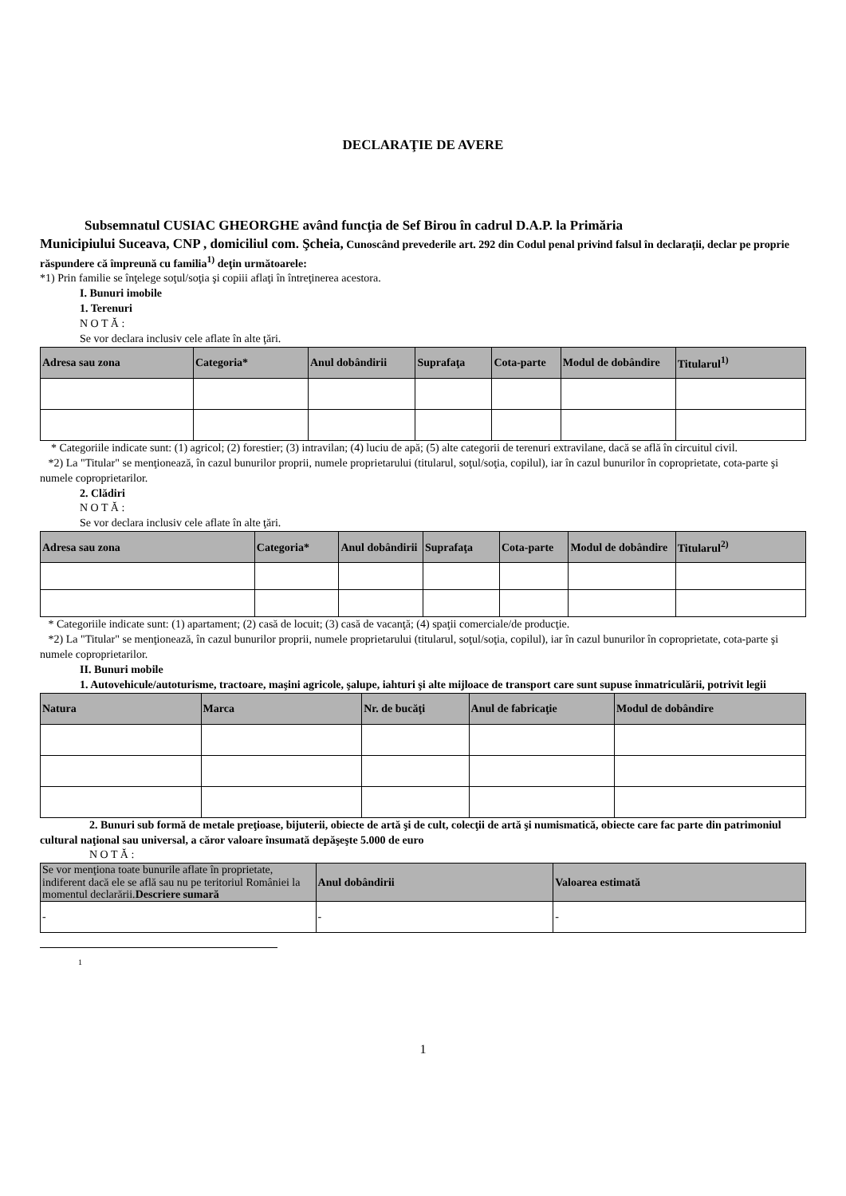DECLARAŢIE DE AVERE
Subsemnatul CUSIAC GHEORGHE având funcţia de Sef Birou în cadrul D.A.P. la Primăria
Municipiului Suceava, CNP , domiciliul com. Şcheia, Cunoscând prevederile art. 292 din Codul penal privind falsul în declaraţii, declar pe proprie răspundere că împreună cu familia<sup>1)</sup> deţin următoarele:
*1) Prin familie se înţelege soţul/soţia şi copiii aflaţi în întreţinerea acestora.
I. Bunuri imobile
1. Terenuri
N O T Ă :
Se vor declara inclusiv cele aflate în alte ţări.
| Adresa sau zona | Categoria* | Anul dobândirii | Suprafaţa | Cota-parte | Modul de dobândire | Titularul<sup>1)</sup> |
| --- | --- | --- | --- | --- | --- | --- |
* Categoriile indicate sunt: (1) agricol; (2) forestier; (3) intravilan; (4) luciu de apă; (5) alte categorii de terenuri extravilane, dacă se află în circuitul civil.
*2) La "Titular" se menţionează, în cazul bunurilor proprii, numele proprietarului (titularul, soţul/soţia, copilul), iar în cazul bunurilor în coproprietate, cota-parte şi numele coproprietarilor.
2. Clădiri
N O T Ă :
Se vor declara inclusiv cele aflate în alte ţări.
| Adresa sau zona | Categoria* | Anul dobândirii | Suprafaţa | Cota-parte | Modul de dobândire | Titularul<sup>2)</sup> |
| --- | --- | --- | --- | --- | --- | --- |
* Categoriile indicate sunt: (1) apartament; (2) casă de locuit; (3) casă de vacanţă; (4) spaţii comerciale/de producţie.
*2) La "Titular" se menţionează, în cazul bunurilor proprii, numele proprietarului (titularul, soţul/soţia, copilul), iar în cazul bunurilor în coproprietate, cota-parte şi numele coproprietarilor.
II. Bunuri mobile
1. Autovehicule/autoturisme, tractoare, maşini agricole, şalupe, iahturi şi alte mijloace de transport care sunt supuse înmatriculării, potrivit legii
| Natura | Marca | Nr. de bucăţi | Anul de fabricaţie | Modul de dobândire |
| --- | --- | --- | --- | --- |
2. Bunuri sub formă de metale preţioase, bijuterii, obiecte de artă şi de cult, colecţii de artă şi numismatică, obiecte care fac parte din patrimoniul cultural naţional sau universal, a căror valoare însumată depăşeşte 5.000 de euro
N O T Ă :
| Se vor menţiona toate bunurile aflate în proprietate, indiferent dacă ele se află sau nu pe teritoriul României la momentul declarării. Descriere sumară | Anul dobândirii | Valoarea estimată |
| --- | --- | --- |
| - | - | - |
1
1